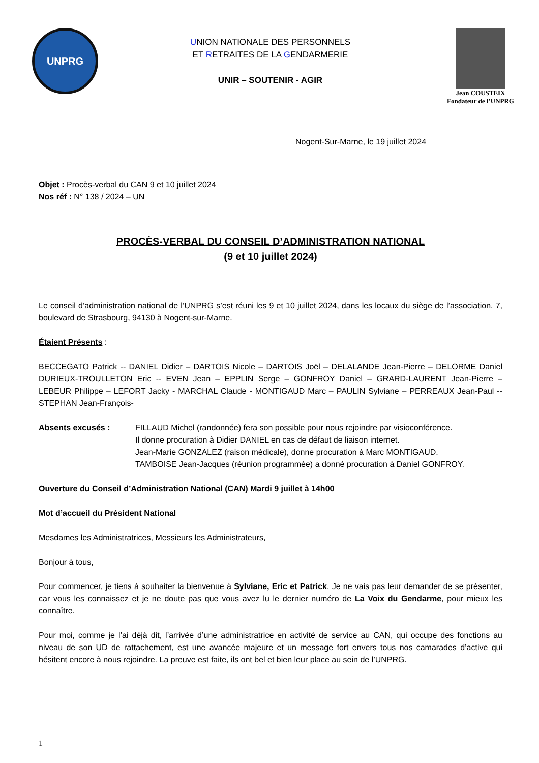UNPRG
UNION NATIONALE DES PERSONNELS
ET RETRAITES DE LA GENDARMERIE
UNIR – SOUTENIR - AGIR
Jean COUSTEIX
Fondateur de l’UNPRG
Nogent-Sur-Marne, le 19 juillet 2024
Objet : Procès-verbal du CAN 9 et 10 juillet 2024
Nos réf : N° 138 / 2024 – UN
PROCÈS-VERBAL DU CONSEIL D’ADMINISTRATION NATIONAL
(9 et 10 juillet 2024)
Le conseil d’administration national de l’UNPRG s’est réuni les 9 et 10 juillet 2024, dans les locaux du siège de l’association, 7, boulevard de Strasbourg, 94130 à Nogent-sur-Marne.
Étaient Présents :
BECCEGATO Patrick -- DANIEL Didier – DARTOIS Nicole – DARTOIS Joël – DELALANDE Jean-Pierre – DELORME Daniel DURIEUX-TROULLETON Eric -- EVEN Jean – EPPLIN Serge – GONFROY Daniel – GRARD-LAURENT Jean-Pierre – LEBEUR Philippe – LEFORT Jacky - MARCHAL Claude - MONTIGAUD Marc – PAULIN Sylviane – PERREAUX Jean-Paul -- STEPHAN Jean-François-
Absents excusés : FILLAUD Michel (randonnée) fera son possible pour nous rejoindre par visioconférence.
Il donne procuration à Didier DANIEL en cas de défaut de liaison internet.
Jean-Marie GONZALEZ (raison médicale), donne procuration à Marc MONTIGAUD.
TAMBOISE Jean-Jacques (réunion programmée) a donné procuration à Daniel GONFROY.
Ouverture du Conseil d’Administration National (CAN) Mardi 9 juillet à 14h00
Mot d’accueil du Président National
Mesdames les Administratrices, Messieurs les Administrateurs,
Bonjour à tous,
Pour commencer, je tiens à souhaiter la bienvenue à Sylviane, Eric et Patrick. Je ne vais pas leur demander de se présenter, car vous les connaissez et je ne doute pas que vous avez lu le dernier numéro de La Voix du Gendarme, pour mieux les connaître.
Pour moi, comme je l’ai déjà dit, l’arrivée d’une administratrice en activité de service au CAN, qui occupe des fonctions au niveau de son UD de rattachement, est une avancée majeure et un message fort envers tous nos camarades d’active qui hésitent encore à nous rejoindre. La preuve est faite, ils ont bel et bien leur place au sein de l’UNPRG.
1